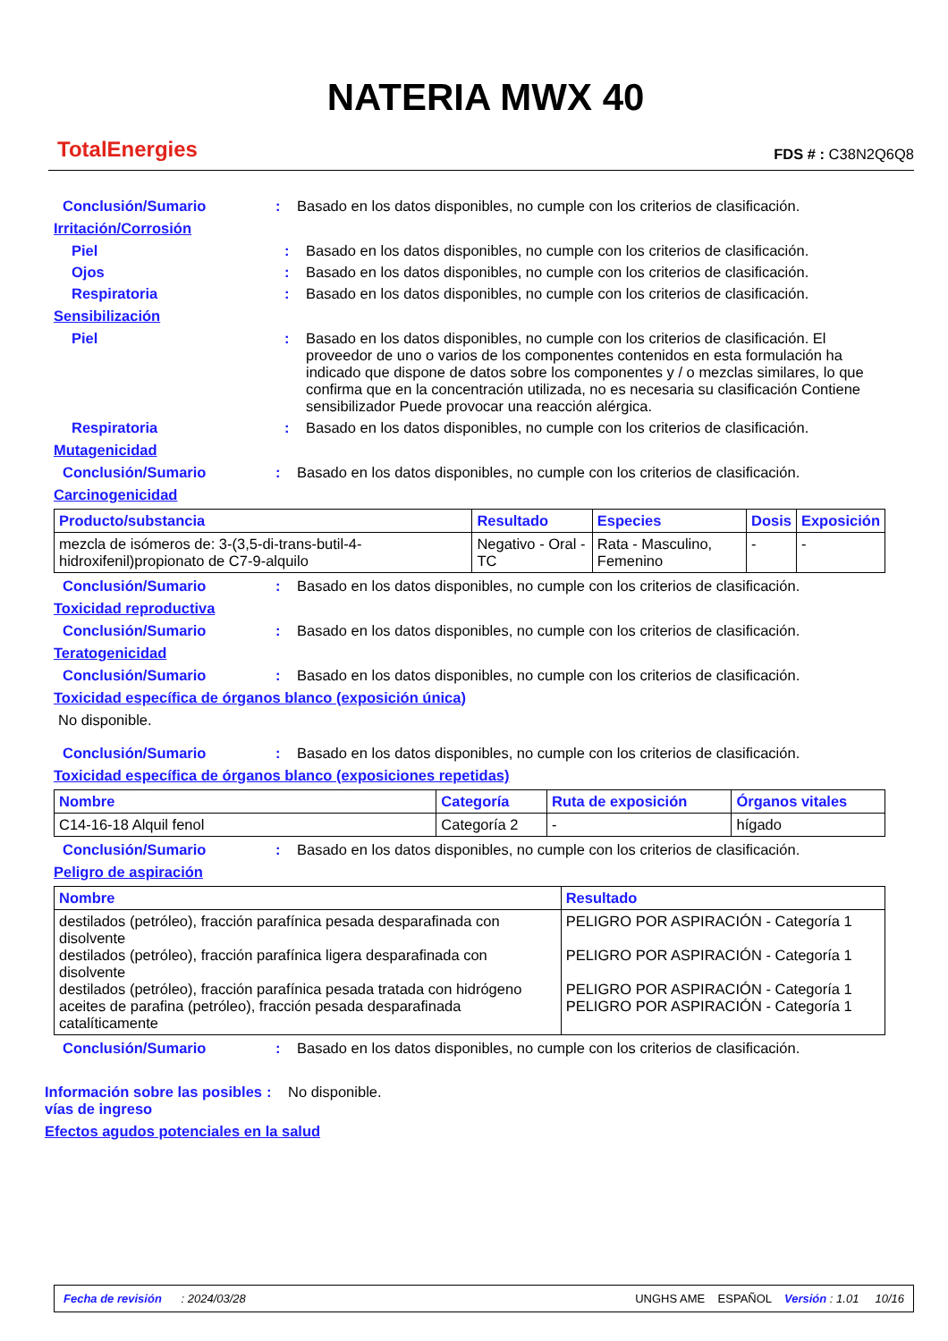TotalEnergies
NATERIA MWX 40
FDS # : C38N2Q6Q8
Conclusión/Sumario : Basado en los datos disponibles, no cumple con los criterios de clasificación.
Irritación/Corrosión
Piel : Basado en los datos disponibles, no cumple con los criterios de clasificación.
Ojos : Basado en los datos disponibles, no cumple con los criterios de clasificación.
Respiratoria : Basado en los datos disponibles, no cumple con los criterios de clasificación.
Sensibilización
Piel : Basado en los datos disponibles, no cumple con los criterios de clasificación. El proveedor de uno o varios de los componentes contenidos en esta formulación ha indicado que dispone de datos sobre los componentes y / o mezclas similares, lo que confirma que en la concentración utilizada, no es necesaria su clasificación Contiene sensibilizador Puede provocar una reacción alérgica.
Respiratoria : Basado en los datos disponibles, no cumple con los criterios de clasificación.
Mutagenicidad
Conclusión/Sumario : Basado en los datos disponibles, no cumple con los criterios de clasificación.
Carcinogenicidad
| Producto/substancia | Resultado | Especies | Dosis | Exposición |
| --- | --- | --- | --- | --- |
| mezcla de isómeros de: 3-(3,5-di-trans-butil-4-hidroxifenil)propionato de C7-9-alquilo | Negativo - Oral - TC | Rata - Masculino, Femenino | - | - |
Conclusión/Sumario : Basado en los datos disponibles, no cumple con los criterios de clasificación.
Toxicidad reproductiva
Conclusión/Sumario : Basado en los datos disponibles, no cumple con los criterios de clasificación.
Teratogenicidad
Conclusión/Sumario : Basado en los datos disponibles, no cumple con los criterios de clasificación.
Toxicidad específica de órganos blanco (exposición única)
No disponible.
Conclusión/Sumario : Basado en los datos disponibles, no cumple con los criterios de clasificación.
Toxicidad específica de órganos blanco (exposiciones repetidas)
| Nombre | Categoría | Ruta de exposición | Órganos vitales |
| --- | --- | --- | --- |
| C14-16-18 Alquil fenol | Categoría 2 | - | hígado |
Conclusión/Sumario : Basado en los datos disponibles, no cumple con los criterios de clasificación.
Peligro de aspiración
| Nombre | Resultado |
| --- | --- |
| destilados (petróleo), fracción parafínica pesada desparafinada con disolvente destilados (petróleo), fracción parafínica ligera desparafinada con disolvente destilados (petróleo), fracción parafínica pesada tratada con hidrógeno aceites de parafina (petróleo), fracción pesada desparafinada catalíticamente | PELIGRO POR ASPIRACIÓN - Categoría 1 PELIGRO POR ASPIRACIÓN - Categoría 1 PELIGRO POR ASPIRACIÓN - Categoría 1 PELIGRO POR ASPIRACIÓN - Categoría 1 |
Conclusión/Sumario : Basado en los datos disponibles, no cumple con los criterios de clasificación.
Información sobre las posibles vías de ingreso
: No disponible.
Efectos agudos potenciales en la salud
Fecha de revisión : 2024/03/28 UNGHS AME ESPAÑOL Versión : 1.01 10/16